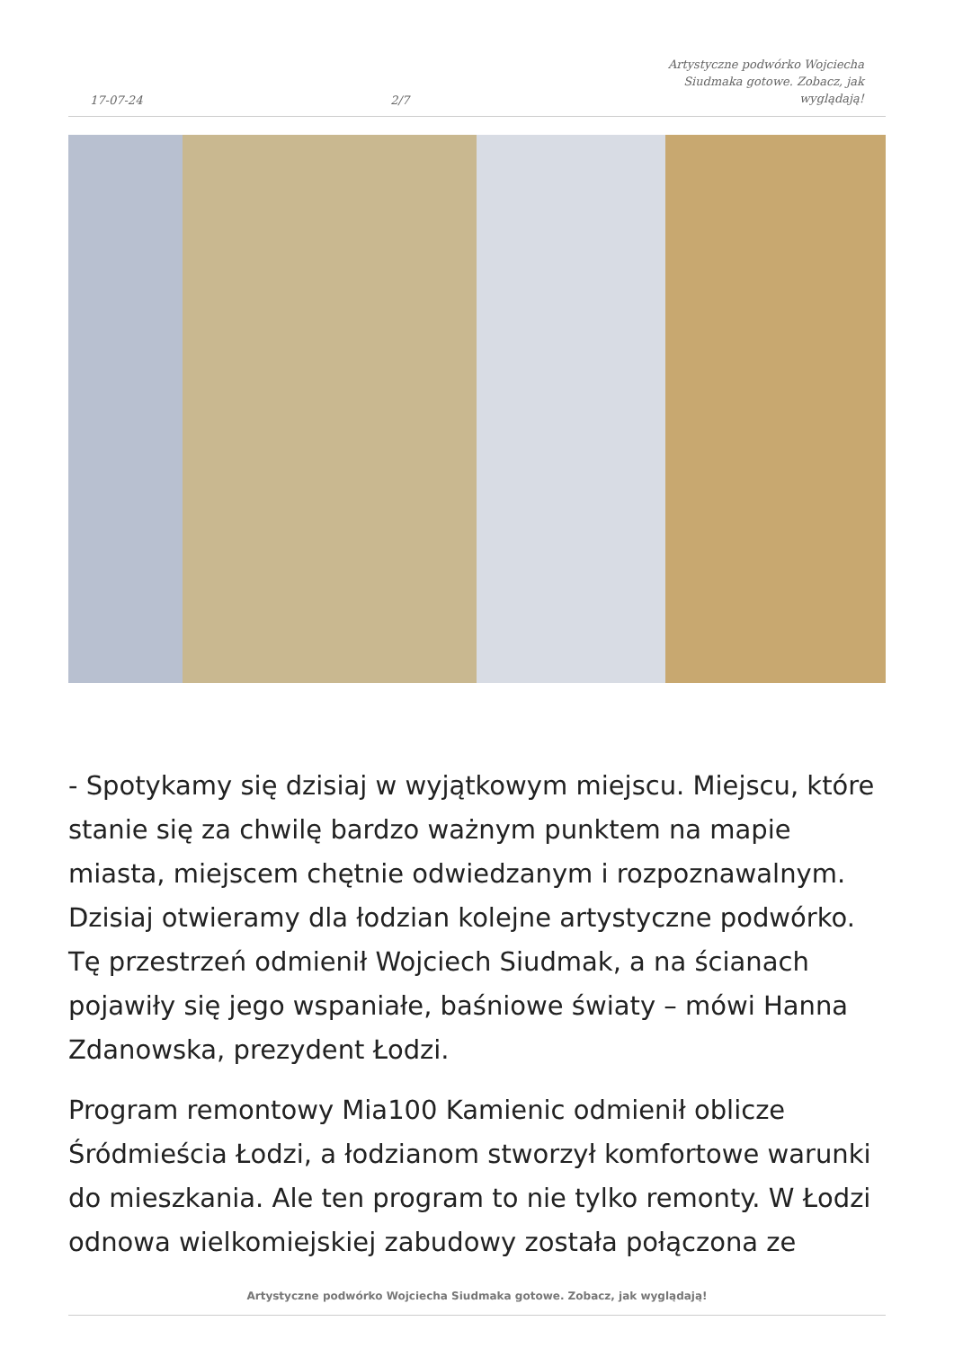17-07-24 2/7 Artystyczne podwórko Wojciecha Siudmaka gotowe. Zobacz, jak wyglądają!
- Spotykamy się dzisiaj w wyjątkowym miejscu. Miejscu, które stanie się za chwilę bardzo ważnym punktem na mapie miasta, miejscem chętnie odwiedzanym i rozpoznawalnym. Dzisiaj otwieramy dla łodzian kolejne artystyczne podwórko. Tę przestrzeń odmienił Wojciech Siudmak, a na ścianach pojawiły się jego wspaniałe, baśniowe światy – mówi Hanna Zdanowska, prezydent Łodzi.
Program remontowy Mia100 Kamienic odmienił oblicze Śródmieścia Łodzi, a łodzianom stworzył komfortowe warunki do mieszkania. Ale ten program to nie tylko remonty. W Łodzi odnowa wielkomiejskiej zabudowy została połączona ze
Artystyczne podwórko Wojciecha Siudmaka gotowe. Zobacz, jak wyglądają!